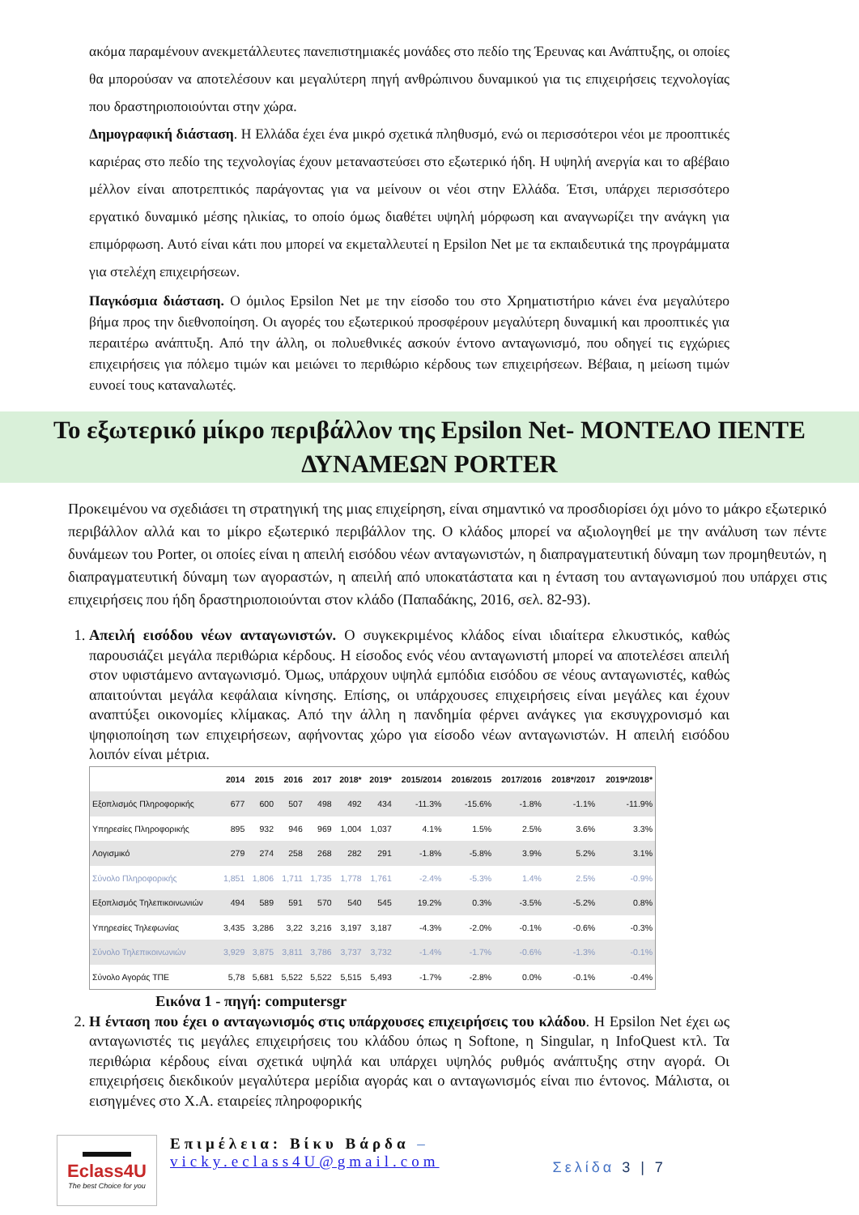ακόμα παραμένουν ανεκμετάλλευτες πανεπιστημιακές μονάδες στο πεδίο της Έρευνας και Ανάπτυξης, οι οποίες θα μπορούσαν να αποτελέσουν και μεγαλύτερη πηγή ανθρώπινου δυναμικού για τις επιχειρήσεις τεχνολογίας που δραστηριοποιούνται στην χώρα.
Δημογραφική διάσταση. Η Ελλάδα έχει ένα μικρό σχετικά πληθυσμό, ενώ οι περισσότεροι νέοι με προοπτικές καριέρας στο πεδίο της τεχνολογίας έχουν μεταναστεύσει στο εξωτερικό ήδη. Η υψηλή ανεργία και το αβέβαιο μέλλον είναι αποτρεπτικός παράγοντας για να μείνουν οι νέοι στην Ελλάδα. Έτσι, υπάρχει περισσότερο εργατικό δυναμικό μέσης ηλικίας, το οποίο όμως διαθέτει υψηλή μόρφωση και αναγνωρίζει την ανάγκη για επιμόρφωση. Αυτό είναι κάτι που μπορεί να εκμεταλλευτεί η Epsilon Net με τα εκπαιδευτικά της προγράμματα για στελέχη επιχειρήσεων.
Παγκόσμια διάσταση. Ο όμιλος Epsilon Net με την είσοδο του στο Χρηματιστήριο κάνει ένα μεγαλύτερο βήμα προς την διεθνοποίηση. Οι αγορές του εξωτερικού προσφέρουν μεγαλύτερη δυναμική και προοπτικές για περαιτέρω ανάπτυξη. Από την άλλη, οι πολυεθνικές ασκούν έντονο ανταγωνισμό, που οδηγεί τις εγχώριες επιχειρήσεις για πόλεμο τιμών και μειώνει το περιθώριο κέρδους των επιχειρήσεων. Βέβαια, η μείωση τιμών ευνοεί τους καταναλωτές.
Το εξωτερικό μίκρο περιβάλλον της Epsilon Net- ΜΟΝΤΕΛΟ ΠΕΝΤΕ ΔΥΝΑΜΕΩΝ PORTER
Προκειμένου να σχεδιάσει τη στρατηγική της μιας επιχείρηση, είναι σημαντικό να προσδιορίσει όχι μόνο το μάκρο εξωτερικό περιβάλλον αλλά και το μίκρο εξωτερικό περιβάλλον της. Ο κλάδος μπορεί να αξιολογηθεί με την ανάλυση των πέντε δυνάμεων του Porter, οι οποίες είναι η απειλή εισόδου νέων ανταγωνιστών, η διαπραγματευτική δύναμη των προμηθευτών, η διαπραγματευτική δύναμη των αγοραστών, η απειλή από υποκατάστατα και η ένταση του ανταγωνισμού που υπάρχει στις επιχειρήσεις που ήδη δραστηριοποιούνται στον κλάδο (Παπαδάκης, 2016, σελ. 82-93).
1. Απειλή εισόδου νέων ανταγωνιστών. Ο συγκεκριμένος κλάδος είναι ιδιαίτερα ελκυστικός, καθώς παρουσιάζει μεγάλα περιθώρια κέρδους. Η είσοδος ενός νέου ανταγωνιστή μπορεί να αποτελέσει απειλή στον υφιστάμενο ανταγωνισμό. Όμως, υπάρχουν υψηλά εμπόδια εισόδου σε νέους ανταγωνιστές, καθώς απαιτούνται μεγάλα κεφάλαια κίνησης. Επίσης, οι υπάρχουσες επιχειρήσεις είναι μεγάλες και έχουν αναπτύξει οικονομίες κλίμακας. Από την άλλη η πανδημία φέρνει ανάγκες για εκσυγχρονισμό και ψηφιοποίηση των επιχειρήσεων, αφήνοντας χώρο για είσοδο νέων ανταγωνιστών. Η απειλή εισόδου λοιπόν είναι μέτρια.
| | 2014 | 2015 | 2016 | 2017 | 2018* | 2019* | 2015/2014 | 2016/2015 | 2017/2016 | 2018*/2017 | 2019*/2018* |
| --- | --- | --- | --- | --- | --- | --- | --- | --- | --- | --- | --- |
| Εξοπλισμός Πληροφορικής | 677 | 600 | 507 | 498 | 492 | 434 | -11.3% | -15.6% | -1.8% | -1.1% | -11.9% |
| Υπηρεσίες Πληροφορικής | 895 | 932 | 946 | 969 | 1,004 | 1,037 | 4.1% | 1.5% | 2.5% | 3.6% | 3.3% |
| Λογισμικό | 279 | 274 | 258 | 268 | 282 | 291 | -1.8% | -5.8% | 3.9% | 5.2% | 3.1% |
| Σύνολο Πληροφορικής | 1,851 | 1,806 | 1,711 | 1,735 | 1,778 | 1,761 | -2.4% | -5.3% | 1.4% | 2.5% | -0.9% |
| Εξοπλισμός Τηλεπικοινωνιών | 494 | 589 | 591 | 570 | 540 | 545 | 19.2% | 0.3% | -3.5% | -5.2% | 0.8% |
| Υπηρεσίες Τηλεφωνίας | 3,435 | 3,286 | 3,22 | 3,216 | 3,197 | 3,187 | -4.3% | -2.0% | -0.1% | -0.6% | -0.3% |
| Σύνολο Τηλεπικοινωνιών | 3,929 | 3,875 | 3,811 | 3,786 | 3,737 | 3,732 | -1.4% | -1.7% | -0.6% | -1.3% | -0.1% |
| Σύνολο Αγοράς ΤΠΕ | 5,78 | 5,681 | 5,522 | 5,522 | 5,515 | 5,493 | -1.7% | -2.8% | 0.0% | -0.1% | -0.4% |
Εικόνα 1 - πηγή: computersgr
2. Η ένταση που έχει ο ανταγωνισμός στις υπάρχουσες επιχειρήσεις του κλάδου. Η Epsilon Net έχει ως ανταγωνιστές τις μεγάλες επιχειρήσεις του κλάδου όπως η Softone, η Singular, η InfoQuest κτλ. Τα περιθώρια κέρδους είναι σχετικά υψηλά και υπάρχει υψηλός ρυθμός ανάπτυξης στην αγορά. Οι επιχειρήσεις διεκδικούν μεγαλύτερα μερίδια αγοράς και ο ανταγωνισμός είναι πιο έντονος. Μάλιστα, οι εισηγμένες στο Χ.Α. εταιρείες πληροφορικής
▬▬▬
Eclass4U
The best Choice for you
Επιμέλεια: Βίκυ Βάρδα –
vicky.eclass4U@gmail.com
Σελίδα 3 | 7